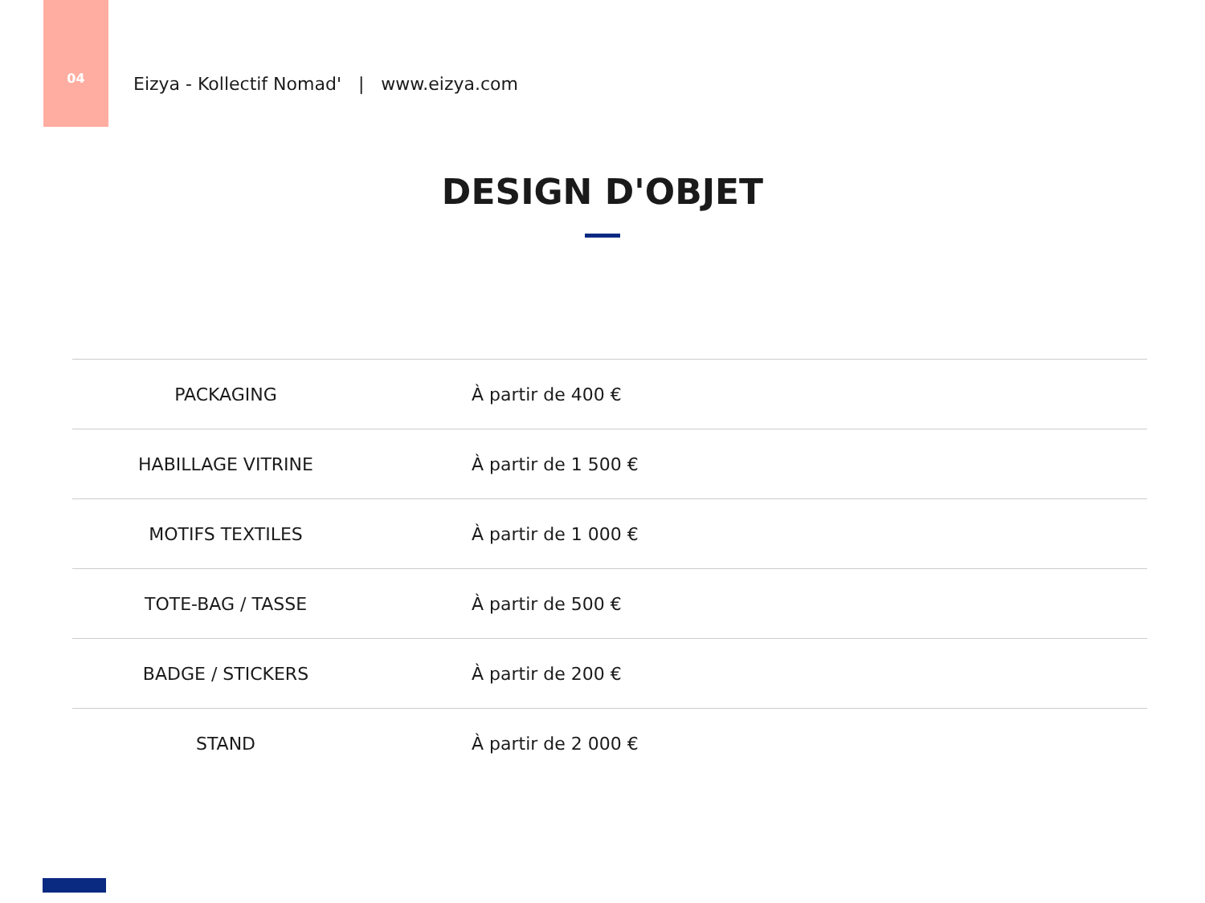04
Eizya - Kollectif Nomad' | www.eizya.com
DESIGN D'OBJET
| PACKAGING | À partir de 400 € |
| HABILLAGE VITRINE | À partir de 1 500 € |
| MOTIFS TEXTILES | À partir de 1 000 € |
| TOTE-BAG / TASSE | À partir de 500 € |
| BADGE / STICKERS | À partir de 200 € |
| STAND | À partir de 2 000 € |